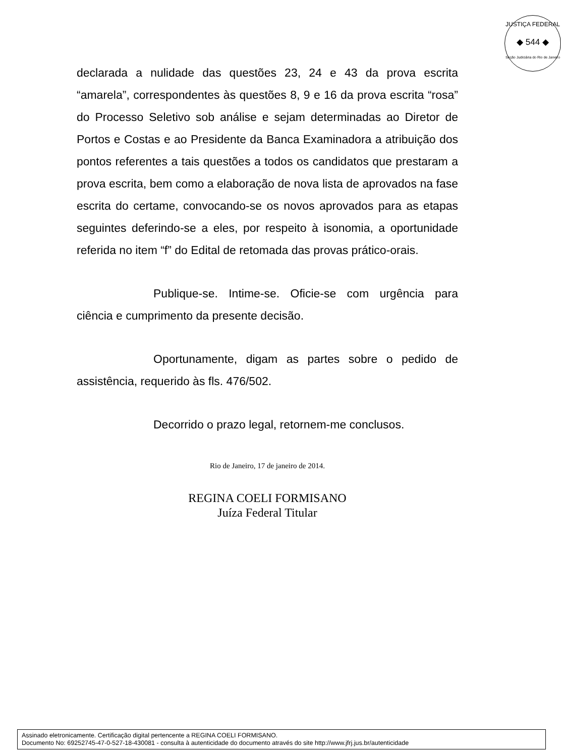JUSTIÇA FEDERAL
◆ 544 ◆
Seção Judiciária do Rio de Janeiro
declarada a nulidade das questões 23, 24 e 43 da prova escrita “amarela”, correspondentes às questões 8, 9 e 16 da prova escrita “rosa” do Processo Seletivo sob análise e sejam determinadas ao Diretor de Portos e Costas e ao Presidente da Banca Examinadora a atribuição dos pontos referentes a tais questões a todos os candidatos que prestaram a prova escrita, bem como a elaboração de nova lista de aprovados na fase escrita do certame, convocando-se os novos aprovados para as etapas seguintes deferindo-se a eles, por respeito à isonomia, a oportunidade referida no item “f” do Edital de retomada das provas prático-orais.
Publique-se. Intime-se. Oficie-se com urgência para ciência e cumprimento da presente decisão.
Oportunamente, digam as partes sobre o pedido de assistência, requerido às fls. 476/502.
Decorrido o prazo legal, retornem-me conclusos.
Rio de Janeiro, 17 de janeiro de 2014.
REGINA COELI FORMISANO
Juíza Federal Titular
Assinado eletronicamente. Certificação digital pertencente a REGINA COELI FORMISANO.
Documento No: 69252745-47-0-527-18-430081 - consulta à autenticidade do documento através do site http://www.jfrj.jus.br/autenticidade